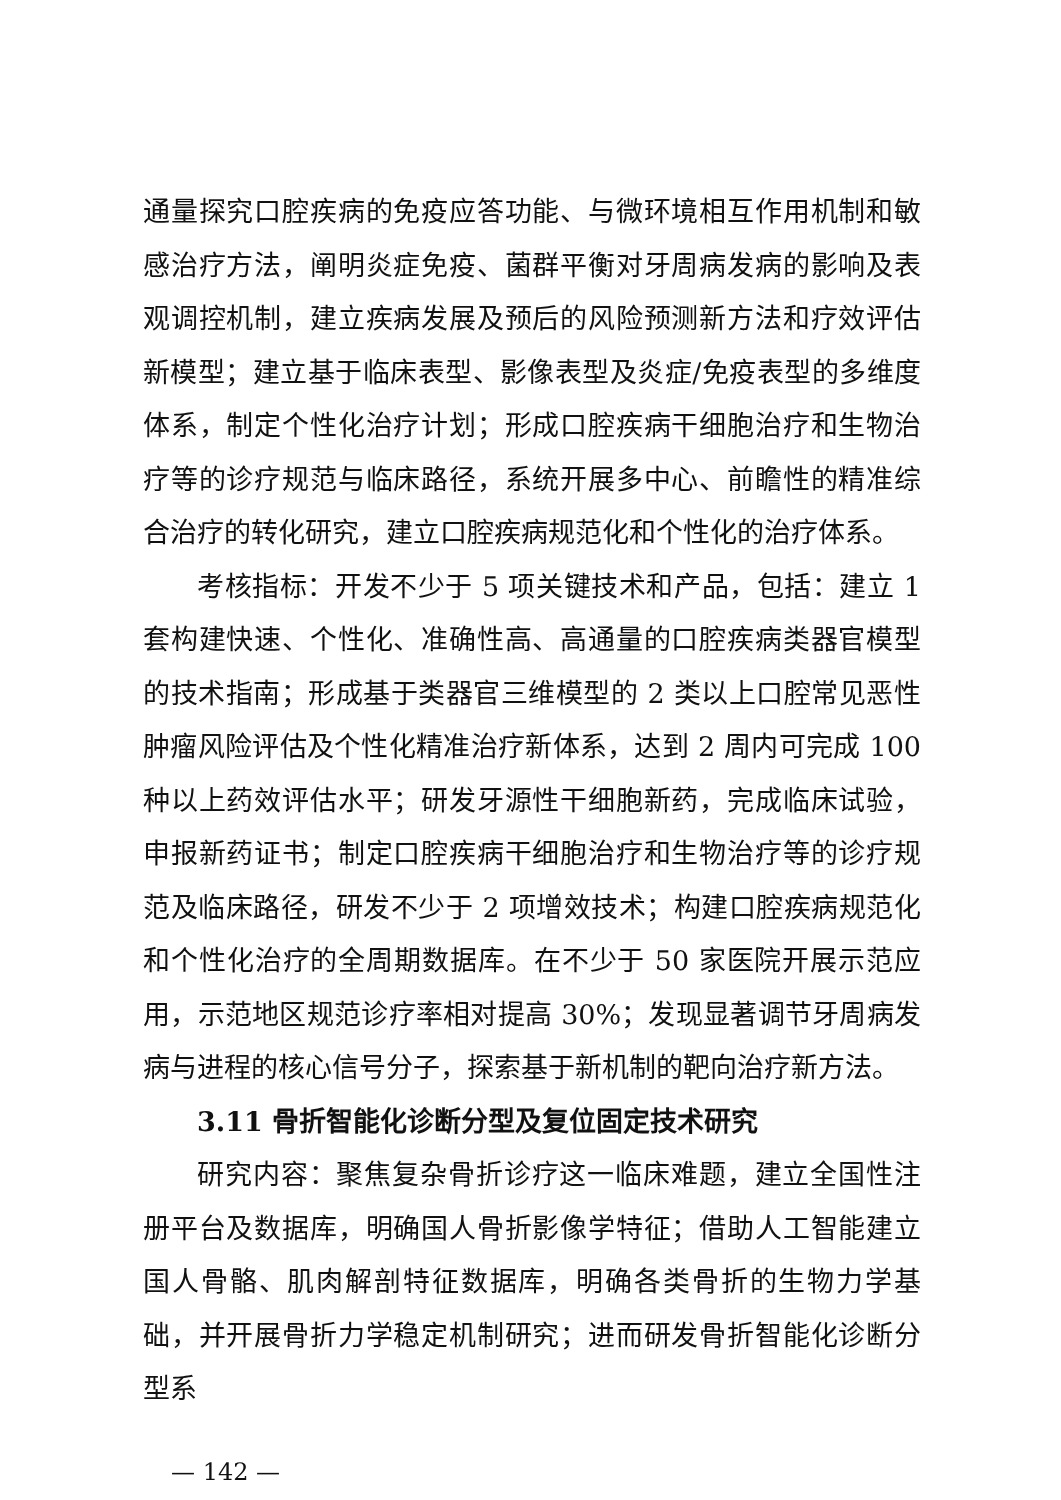通量探究口腔疾病的免疫应答功能、与微环境相互作用机制和敏感治疗方法，阐明炎症免疫、菌群平衡对牙周病发病的影响及表观调控机制，建立疾病发展及预后的风险预测新方法和疗效评估新模型；建立基于临床表型、影像表型及炎症/免疫表型的多维度体系，制定个性化治疗计划；形成口腔疾病干细胞治疗和生物治疗等的诊疗规范与临床路径，系统开展多中心、前瞻性的精准综合治疗的转化研究，建立口腔疾病规范化和个性化的治疗体系。
考核指标：开发不少于 5 项关键技术和产品，包括：建立 1 套构建快速、个性化、准确性高、高通量的口腔疾病类器官模型的技术指南；形成基于类器官三维模型的 2 类以上口腔常见恶性肿瘤风险评估及个性化精准治疗新体系，达到 2 周内可完成 100 种以上药效评估水平；研发牙源性干细胞新药，完成临床试验，申报新药证书；制定口腔疾病干细胞治疗和生物治疗等的诊疗规范及临床路径，研发不少于 2 项增效技术；构建口腔疾病规范化和个性化治疗的全周期数据库。在不少于 50 家医院开展示范应用，示范地区规范诊疗率相对提高 30%；发现显著调节牙周病发病与进程的核心信号分子，探索基于新机制的靶向治疗新方法。
3.11 骨折智能化诊断分型及复位固定技术研究
研究内容：聚焦复杂骨折诊疗这一临床难题，建立全国性注册平台及数据库，明确国人骨折影像学特征；借助人工智能建立国人骨骼、肌肉解剖特征数据库，明确各类骨折的生物力学基础，并开展骨折力学稳定机制研究；进而研发骨折智能化诊断分型系
— 142 —